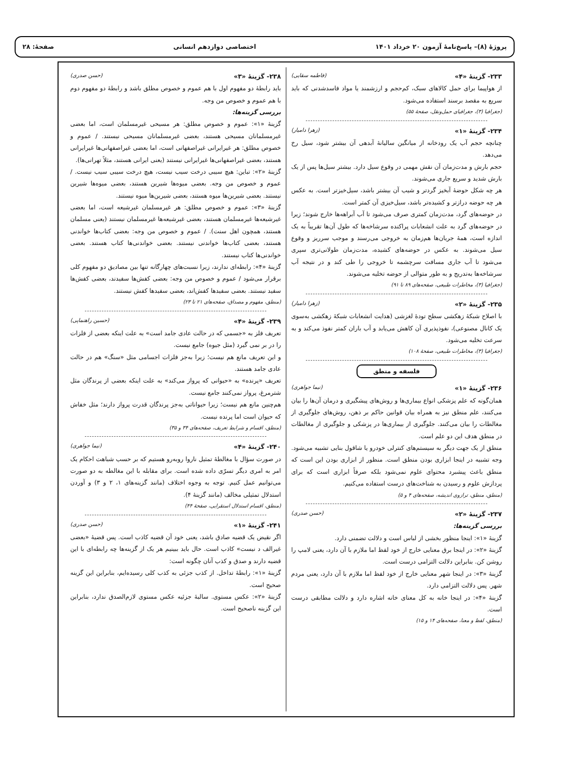پروژهٔ (۸)– پاسخ‌نامهٔ آزمون ۲۰ خرداد ۱۴۰۱ اختصاصی دوازدهم انسانی صفحهٔ: ۲۸
۲۳۳- گزینهٔ «۴» (فاطمه سقایی)
از هواپیما برای حمل کالاهای سبک، کم‌حجم و ارزشمند یا مواد فاسدشدنی که باید سریع به مقصد برسند استفاده می‌شود.
(جغرافیا (۳)، جغرافیای حمل‌ونقل، صفحهٔ ۵۵)
۲۳۴- گزینهٔ «۱» (زهرا دامیار)
چنانچه حجم آب یک رودخانه از میانگین سالیانهٔ آبدهی آن بیشتر شود، سیل رخ می‌دهد.
حجم بارش و مدت‌زمان آن نقش مهمی در وقوع سیل دارد. بیشتر سیل‌ها پس از یک بارش شدید و سریع جاری می‌شوند.
هر چه شکل حوضهٔ آبخیز گردتر و شیب آن بیشتر باشد، سیل‌خیزتر است. به عکس هر چه حوضه درازتر و کشیده‌تر باشد، سیل‌خیزی آن کمتر است.
در حوضه‌های گرد، مدت‌زمان کمتری صرف می‌شود تا آب آبراهه‌ها خارج شوند؛ زیرا در حوضه‌های گرد به علت انشعابات پراکنده سرشاخه‌ها که طول آن‌ها تقریباً به یک اندازه است، همهٔ جریان‌ها هم‌زمان به خروجی می‌رسند و موجب سرریز و وقوع سیل می‌شوند. به عکس در حوضه‌های کشیده، مدت‌زمان طولانی‌تری سپری می‌شود تا آب جاری مسافت سرچشمه تا خروجی را طی کند و در نتیجه آب سرشاخه‌ها به‌تدریج و به طور متوالی از حوضه تخلیه می‌شوند.
(جغرافیا (۳)، مخاطرات طبیعی، صفحه‌های ۸۹ تا ۹۱)
۲۳۵- گزینهٔ «۲» (زهرا دامیار)
با اصلاح شبکهٔ زهکشی سطح تودهٔ لغزشی (هدایت انشعابات شبکهٔ زهکشی به‌سوی یک کانال مصنوعی)، نفوذپذیری آن کاهش می‌یابد و آب باران کمتر نفوذ می‌کند و به سرعت تخلیه می‌شود.
(جغرافیا (۳)، مخاطرات طبیعی، صفحهٔ ۱۰۸)
فلسفه و منطق
۲۳۶- گزینهٔ «۱» (نیما جواهری)
همان‌گونه که علم پزشکی انواع بیماری‌ها و روش‌های پیشگیری و درمان آن‌ها را بیان می‌کنند، علم منطق نیز به همراه بیان قوانین حاکم بر ذهن، روش‌های جلوگیری از مغالطات را بیان می‌کنند. جلوگیری از بیماری‌ها در پزشکی و جلوگیری از مغالطات در منطق هدف این دو علم است.
منطق از یک جهت دیگر به سیستم‌های کنترلی خودرو یا شاقول بنایی تشبیه می‌شود. وجه تشبیه در اینجا ابزاری بودن منطق است. منظور از ابزاری بودن این است که منطق باعث پیشبرد محتوای علوم نمی‌شود بلکه صرفاً ابزاری است که برای پردازش علوم و رسیدن به شناخت‌های درست استفاده می‌کنیم.
(منطق، منطق، ترازوی اندیشه، صفحه‌های ۴ و ۵)
۲۳۷- گزینهٔ «۲» (حسن صدری)
بررسی گزینه‌ها:
گزینهٔ «۱»: اینجا منظور بخشی از لباس است و دلالت تضمنی دارد.
گزینهٔ «۲»: در اینجا برق معنایی خارج از خود لفظ اما ملازم با آن دارد، یعنی لامپ را روشن کن. بنابراین دلالت التزامی درست است.
گزینهٔ «۳»: در اینجا شهر معنایی خارج از خود لفظ اما ملازم با آن دارد، یعنی مردم شهر. پس دلالت التزامی دارد.
گزینهٔ «۴»: در اینجا خانه به کل معنای خانه اشاره دارد و دلالت مطابقی درست است.
(منطق، لفظ و معنا، صفحه‌های ۱۴ و ۱۵)
۲۳۸- گزینهٔ «۳» (حسن صدری)
باید رابطهٔ دو مفهوم اول با هم عموم و خصوص مطلق باشد و رابطهٔ دو مفهوم دوم با هم عموم و خصوص من وجه.
بررسی گزینه‌ها:
گزینهٔ «۱»: عموم و خصوص مطلق: هر مسیحی غیرمسلمان است، اما بعضی غیرمسلمانان مسیحی هستند، بعضی غیرمسلمانان مسیحی نیستند. / عموم و خصوص مطلق: هر غیرایرانی غیراصفهانی است، اما بعضی غیراصفهانی‌ها غیرایرانی هستند، بعضی غیراصفهانی‌ها غیرایرانی نیستند (یعنی ایرانی هستند، مثلاً تهرانی‌ها).
گزینهٔ «۲»: تباین: هیچ سیبی درخت سیب نیست، هیچ درخت سیبی سیب نیست. / عموم و خصوص من وجه. بعضی میوه‌ها شیرین هستند، بعضی میوه‌ها شیرین نیستند. بعضی شیرین‌ها میوه هستند، بعضی شیرین‌ها میوه نیستند.
گزینهٔ «۳»: عموم و خصوص مطلق: هر غیرمسلمان غیرشیعه است، اما بعضی غیرشیعه‌ها غیرمسلمان هستند، بعضی غیرشیعه‌ها غیرمسلمان نیستند (یعنی مسلمان هستند، همچون اهل سنت). / عموم و خصوص من وجه: بعضی کتاب‌ها خواندنی هستند، بعضی کتاب‌ها خواندنی نیستند. بعضی خواندنی‌ها کتاب هستند. بعضی خواندنی‌ها کتاب نیستند.
گزینهٔ «۴»: رابطه‌ای ندارند، زیرا نسبت‌های چهارگانه تنها بین مصادیق دو مفهوم کلی برقرار می‌شود / عموم و خصوص من وجه: بعضی کفش‌ها سفیدند، بعضی کفش‌ها سفید نیستند. بعضی سفیدها کفش‌اند، بعضی سفیدها کفش نیستند.
(منطق، مفهوم و مصداق، صفحه‌های ۲۱ تا ۲۳)
۲۳۹- گزینهٔ «۴» (حسین راهنماپی)
تعریف فلز به «جسمی که در حالت عادی جامد است» به علت اینکه بعضی از فلزات را در بر نمی گیرد (مثل جیوه) جامع نیست.
و این تعریف مانع هم نیست؛ زیرا به‌جز فلزات اجسامی مثل «سنگ» هم در حالت عادی جامد هستند.
تعریف «پرنده» به «حیوانی که پرواز می‌کند» به علت اینکه بعضی از پرندگان مثل شترمرغ، پرواز نمی‌کنند جامع نیست.
هم‌چنین مانع هم نیست؛ زیرا حیواناتی به‌جز پرندگان قدرت پرواز دارند؛ مثل خفاش که حیوان است اما پرنده نیست.
(منطق، اقسام و شرایط تعریف، صفحه‌های ۳۴ و ۳۵)
۲۴۰- گزینهٔ «۴» (نیما جواهری)
در صورت سؤال با مغالطهٔ تمثیل ناروا روبه‌رو هستیم که بر حسب شباهت احکام یک امر به امری دیگر تسرّی داده شده است. برای مقابله با این مغالطه به دو صورت می‌توانیم عمل کنیم. توجه به وجوه اختلاف (مانند گزینه‌های ۱، ۲ و ۳) و آوردن استدلال تمثیلی مخالف (مانند گزینهٔ ۴).
(منطق، اقسام استدلال استقرایی، صفحهٔ ۴۴)
۲۴۱- گزینهٔ «۱» (حسن صدری)
اگر نقیض یک قضیه صادق باشد، یعنی خود آن قضیه کاذب است. پس قضیهٔ «بعضی غیرالف د نیست» کاذب است. حال باید ببینیم هر یک از گزینه‌ها چه رابطه‌ای با این قضیه دارند و صدق و کذب آنان چگونه است:
گزینهٔ «۱»: رابطهٔ تداخل. از کذب جزئی به کذب کلی رسیده‌ایم، بنابراین این گزینه صحیح است.
گزینهٔ «۲»: عکس مستوی. سالبهٔ جزئیه عکس مستوی لازم‌الصدق ندارد، بنابراین این گزینه ناصحیح است.